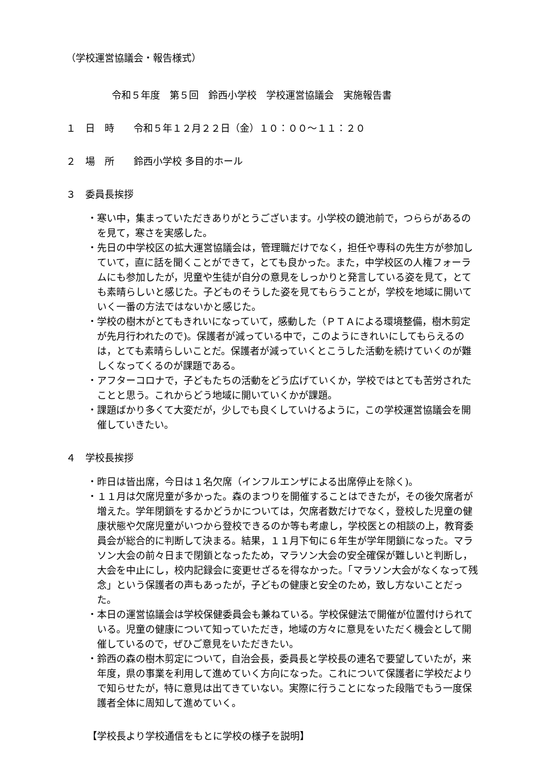（学校運営協議会・報告様式）
令和５年度　第５回　鈴西小学校　学校運営協議会　実施報告書
１　日　時　　令和５年１２月２２日（金）１０：００～１１：２０
２　場　所　　鈴西小学校 多目的ホール
３　委員長挨拶
・寒い中，集まっていただきありがとうございます。小学校の鏡池前で，つららがあるのを見て，寒さを実感した。
・先日の中学校区の拡大運営協議会は，管理職だけでなく，担任や専科の先生方が参加していて，直に話を聞くことができて，とても良かった。また，中学校区の人権フォーラムにも参加したが，児童や生徒が自分の意見をしっかりと発言している姿を見て，とても素晴らしいと感じた。子どものそうした姿を見てもらうことが，学校を地域に開いていく一番の方法ではないかと感じた。
・学校の樹木がとてもきれいになっていて，感動した（ＰＴＡによる環境整備，樹木剪定が先月行われたので)。保護者が減っている中で，このようにきれいにしてもらえるのは，とても素晴らしいことだ。保護者が減っていくとこうした活動を続けていくのが難しくなってくるのが課題である。
・アフターコロナで，子どもたちの活動をどう広げていくか，学校ではとても苦労されたことと思う。これからどう地域に開いていくかが課題。
・課題ばかり多くて大変だが，少しでも良くしていけるように，この学校運営協議会を開催していきたい。
４　学校長挨拶
・昨日は皆出席，今日は１名欠席（インフルエンザによる出席停止を除く)。
・１１月は欠席児童が多かった。森のまつりを開催することはできたが，その後欠席者が増えた。学年閉鎖をするかどうかについては，欠席者数だけでなく，登校した児童の健康状態や欠席児童がいつから登校できるのか等も考慮し，学校医との相談の上，教育委員会が総合的に判断して決まる。結果，１１月下旬に６年生が学年閉鎖になった。マラソン大会の前々日まで閉鎖となったため，マラソン大会の安全確保が難しいと判断し，大会を中止にし，校内記録会に変更せざるを得なかった。「マラソン大会がなくなって残念」という保護者の声もあったが，子どもの健康と安全のため，致し方ないことだった。
・本日の運営協議会は学校保健委員会も兼ねている。学校保健法で開催が位置付けられている。児童の健康について知っていただき，地域の方々に意見をいただく機会として開催しているので，ぜひご意見をいただきたい。
・鈴西の森の樹木剪定について，自治会長，委員長と学校長の連名で要望していたが，来年度，県の事業を利用して進めていく方向になった。これについて保護者に学校だよりで知らせたが，特に意見は出てきていない。実際に行うことになった段階でもう一度保護者全体に周知して進めていく。
【学校長より学校通信をもとに学校の様子を説明】